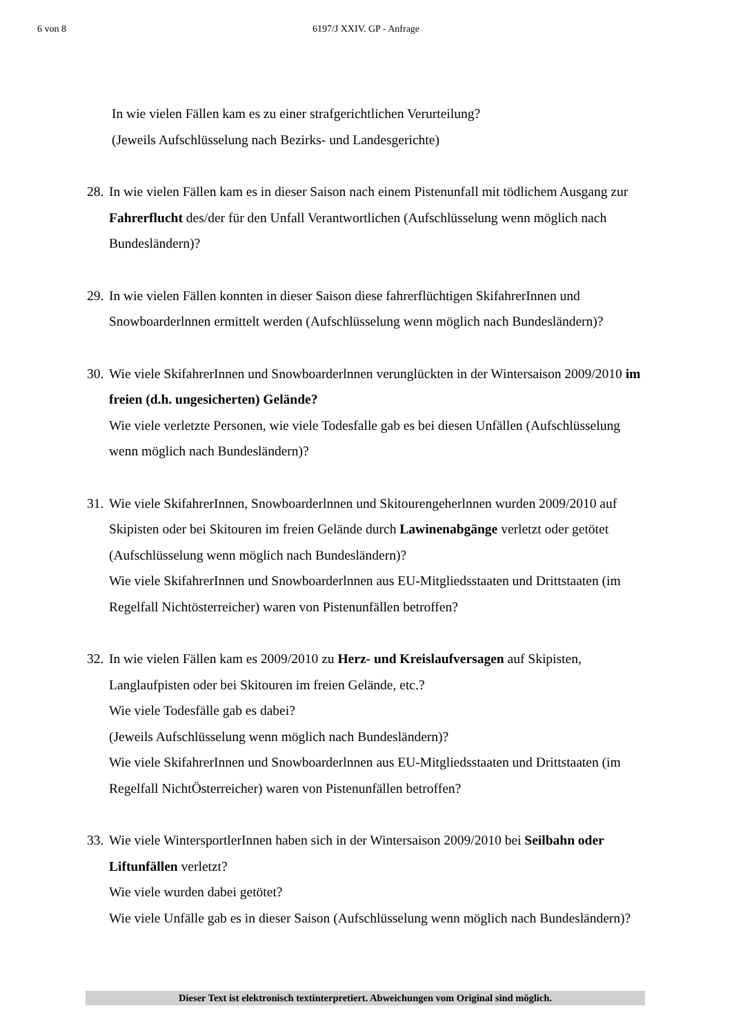6 von 8
6197/J XXIV. GP - Anfrage
In wie vielen Fällen kam es zu einer strafgerichtlichen Verurteilung?
(Jeweils Aufschlüsselung nach Bezirks- und Landesgerichte)
28.
In wie vielen Fällen kam es in dieser Saison nach einem Pistenunfall mit tödlichem Ausgang zur Fahrerflucht des/der für den Unfall Verantwortlichen (Aufschlüsselung wenn möglich nach Bundesländern)?
29.
In wie vielen Fällen konnten in dieser Saison diese fahrerflüchtigen SkifahrerInnen und Snowboarderlnnen ermittelt werden (Aufschlüsselung wenn möglich nach Bundesländern)?
30.
Wie viele SkifahrerInnen und Snowboarderlnnen verunglückten in der Wintersaison 2009/2010 im freien (d.h. ungesicherten) Gelände?
Wie viele verletzte Personen, wie viele Todesfalle gab es bei diesen Unfällen (Aufschlüsselung wenn möglich nach Bundesländern)?
31.
Wie viele SkifahrerInnen, Snowboarderlnnen und Skitourengeherlnnen wurden 2009/2010 auf Skipisten oder bei Skitouren im freien Gelände durch Lawinenabgänge verletzt oder getötet (Aufschlüsselung wenn möglich nach Bundesländern)?
Wie viele SkifahrerInnen und Snowboarderlnnen aus EU-Mitgliedsstaaten und Drittstaaten (im Regelfall Nichtösterreicher) waren von Pistenunfällen betroffen?
32.
In wie vielen Fällen kam es 2009/2010 zu Herz- und Kreislaufversagen auf Skipisten, Langlaufpisten oder bei Skitouren im freien Gelände, etc.?
Wie viele Todesfälle gab es dabei?
(Jeweils Aufschlüsselung wenn möglich nach Bundesländern)?
Wie viele SkifahrerInnen und Snowboarderlnnen aus EU-Mitgliedsstaaten und Drittstaaten (im Regelfall NichtÖsterreicher) waren von Pistenunfällen betroffen?
33.
Wie viele WintersportlerInnen haben sich in der Wintersaison 2009/2010 bei Seilbahn oder Liftunfällen verletzt?
Wie viele wurden dabei getötet?
Wie viele Unfälle gab es in dieser Saison (Aufschlüsselung wenn möglich nach Bundesländern)?
Dieser Text ist elektronisch textinterpretiert. Abweichungen vom Original sind möglich.